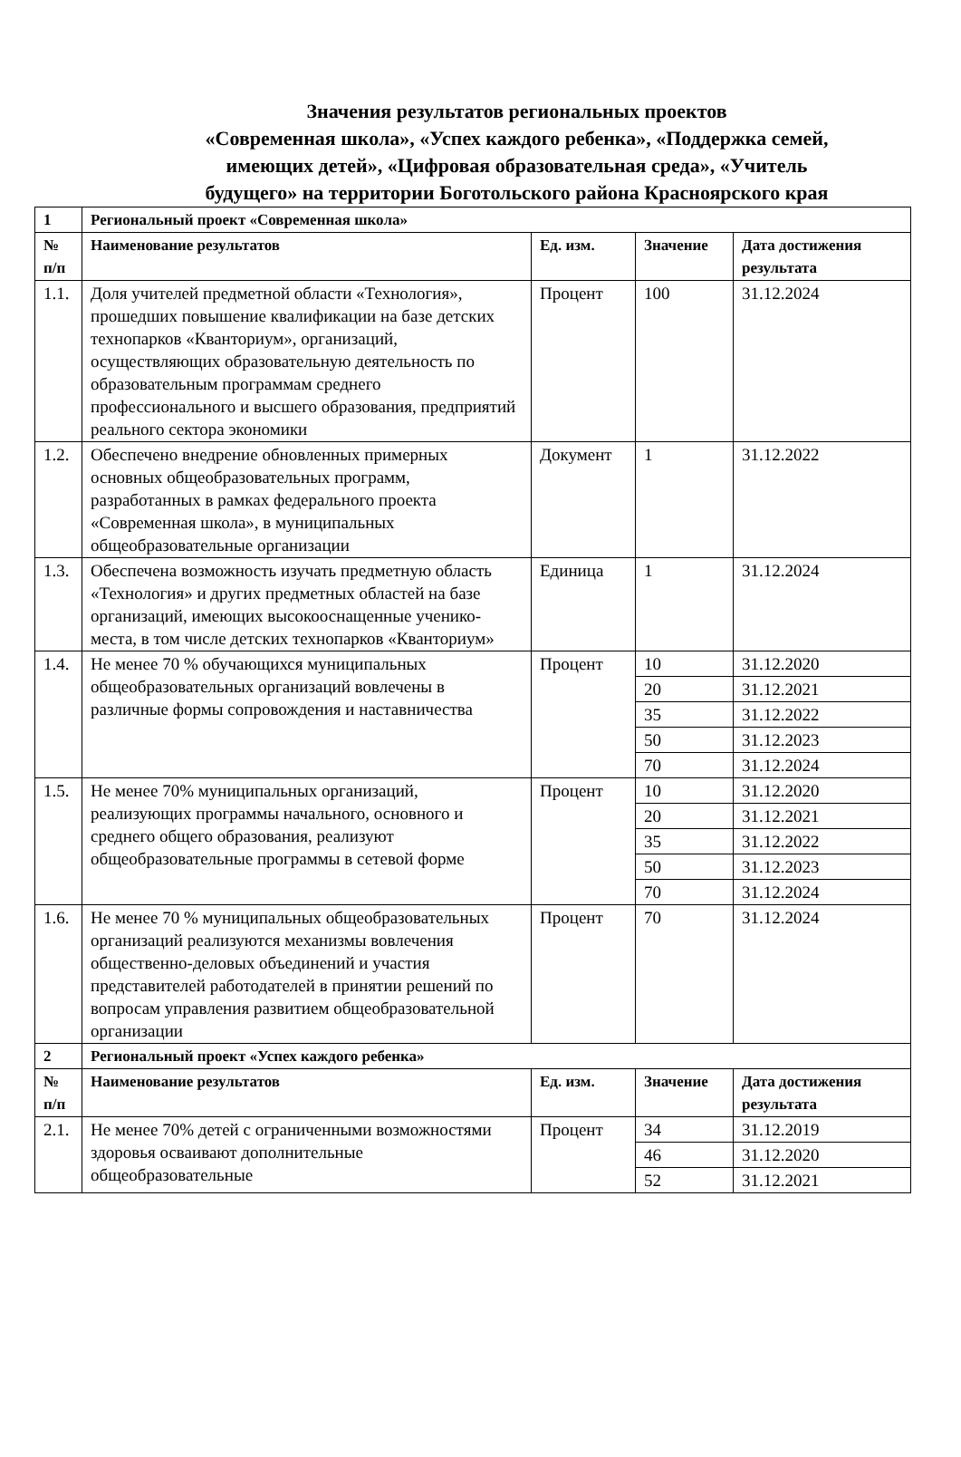Значения результатов региональных проектов
«Современная школа», «Успех каждого ребенка», «Поддержка семей,
имеющих детей», «Цифровая образовательная среда», «Учитель
будущего» на территории Боготольского района Красноярского края
| 1 | Региональный проект «Современная школа» | | | |
| № п/п | Наименование результатов | Ед. изм. | Значение | Дата достижения результата |
| 1.1. | Доля учителей предметной области «Технология», прошедших повышение квалификации на базе детских технопарков «Кванториум», организаций, осуществляющих образовательную деятельность по образовательным программам среднего профессионального и высшего образования, предприятий реального сектора экономики | Процент | 100 | 31.12.2024 |
| 1.2. | Обеспечено внедрение обновленных примерных основных общеобразовательных программ, разработанных в рамках федерального проекта «Современная школа», в муниципальных общеобразовательные организации | Документ | 1 | 31.12.2022 |
| 1.3. | Обеспечена возможность изучать предметную область «Технология» и других предметных областей на базе организаций, имеющих высокооснащенные ученико-места, в том числе детских технопарков «Кванториум» | Единица | 1 | 31.12.2024 |
| 1.4. | Не менее 70 % обучающихся муниципальных общеобразовательных организаций вовлечены в различные формы сопровождения и наставничества | Процент | 10 | 31.12.2020 |
| | | | 20 | 31.12.2021 |
| | | | 35 | 31.12.2022 |
| | | | 50 | 31.12.2023 |
| | | | 70 | 31.12.2024 |
| 1.5. | Не менее 70% муниципальных организаций, реализующих программы начального, основного и среднего общего образования, реализуют общеобразовательные программы в сетевой форме | Процент | 10 | 31.12.2020 |
| | | | 20 | 31.12.2021 |
| | | | 35 | 31.12.2022 |
| | | | 50 | 31.12.2023 |
| | | | 70 | 31.12.2024 |
| 1.6. | Не менее 70 % муниципальных общеобразовательных организаций реализуются механизмы вовлечения общественно-деловых объединений и участия представителей работодателей в принятии решений по вопросам управления развитием общеобразовательной организации | Процент | 70 | 31.12.2024 |
| 2 | Региональный проект «Успех каждого ребенка» | | | |
| № п/п | Наименование результатов | Ед. изм. | Значение | Дата достижения результата |
| 2.1. | Не менее 70% детей с ограниченными возможностями здоровья осваивают дополнительные общеобразовательные | Процент | 34 | 31.12.2019 |
| | | | 46 | 31.12.2020 |
| | | | 52 | 31.12.2021 |